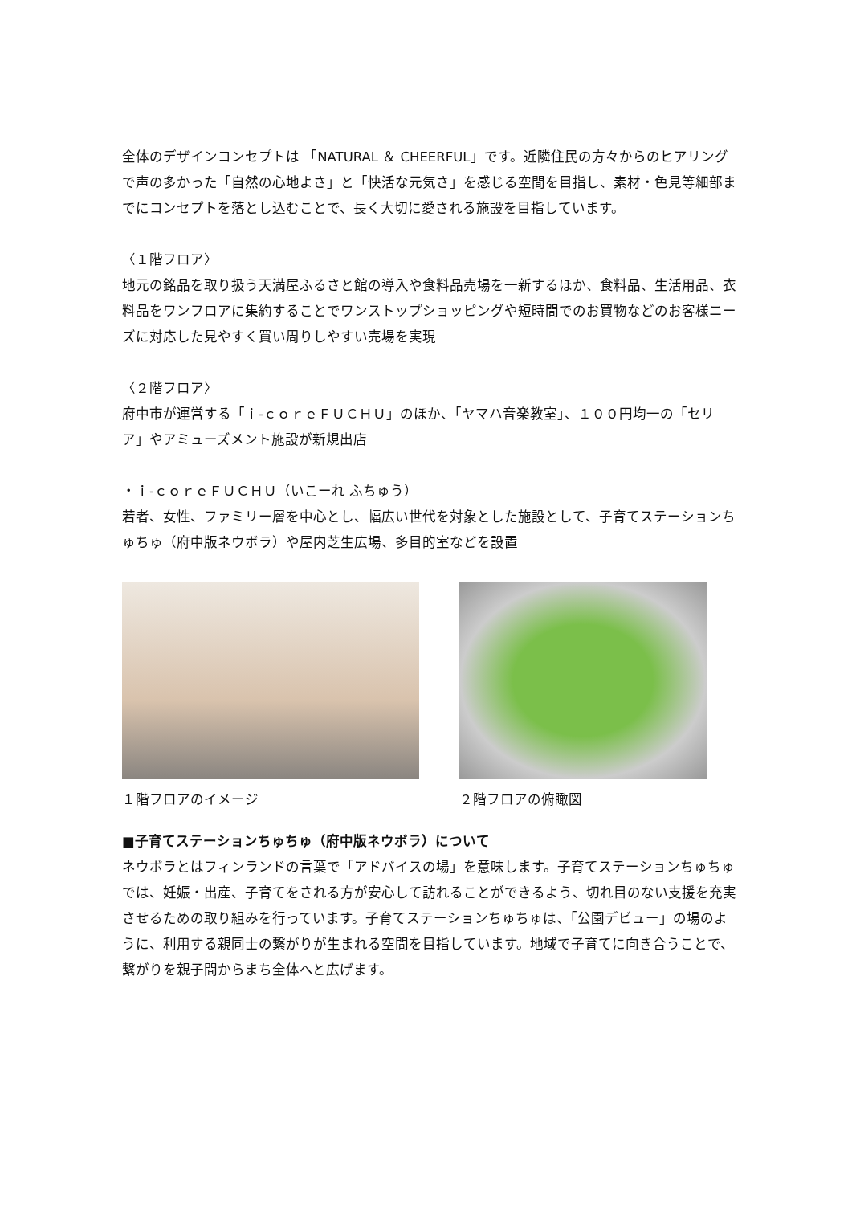全体のデザインコンセプトは 「NATURAL ＆ CHEERFUL」です。近隣住民の方々からのヒアリングで声の多かった「自然の心地よさ」と「快活な元気さ」を感じる空間を目指し、素材・色見等細部までにコンセプトを落とし込むことで、長く大切に愛される施設を目指しています。
〈１階フロア〉
地元の銘品を取り扱う天満屋ふるさと館の導入や食料品売場を一新するほか、食料品、生活用品、衣料品をワンフロアに集約することでワンストップショッピングや短時間でのお買物などのお客様ニーズに対応した見やすく買い周りしやすい売場を実現
〈２階フロア〉
府中市が運営する「ｉ-ｃｏｒｅＦＵＣＨＵ」のほか、「ヤマハ音楽教室」、１００円均一の「セリア」やアミューズメント施設が新規出店
・ｉ-ｃｏｒｅＦＵＣＨＵ（いこーれ ふちゅう）
若者、女性、ファミリー層を中心とし、幅広い世代を対象とした施設として、子育てステーションちゅちゅ（府中版ネウボラ）や屋内芝生広場、多目的室などを設置
１階フロアのイメージ ２階フロアの俯瞰図
■子育てステーションちゅちゅ（府中版ネウボラ）について
ネウボラとはフィンランドの言葉で「アドバイスの場」を意味します。子育てステーションちゅちゅでは、妊娠・出産、子育てをされる方が安心して訪れることができるよう、切れ目のない支援を充実させるための取り組みを行っています。子育てステーションちゅちゅは、「公園デビュー」の場のように、利用する親同士の繋がりが生まれる空間を目指しています。地域で子育てに向き合うことで、繋がりを親子間からまち全体へと広げます。